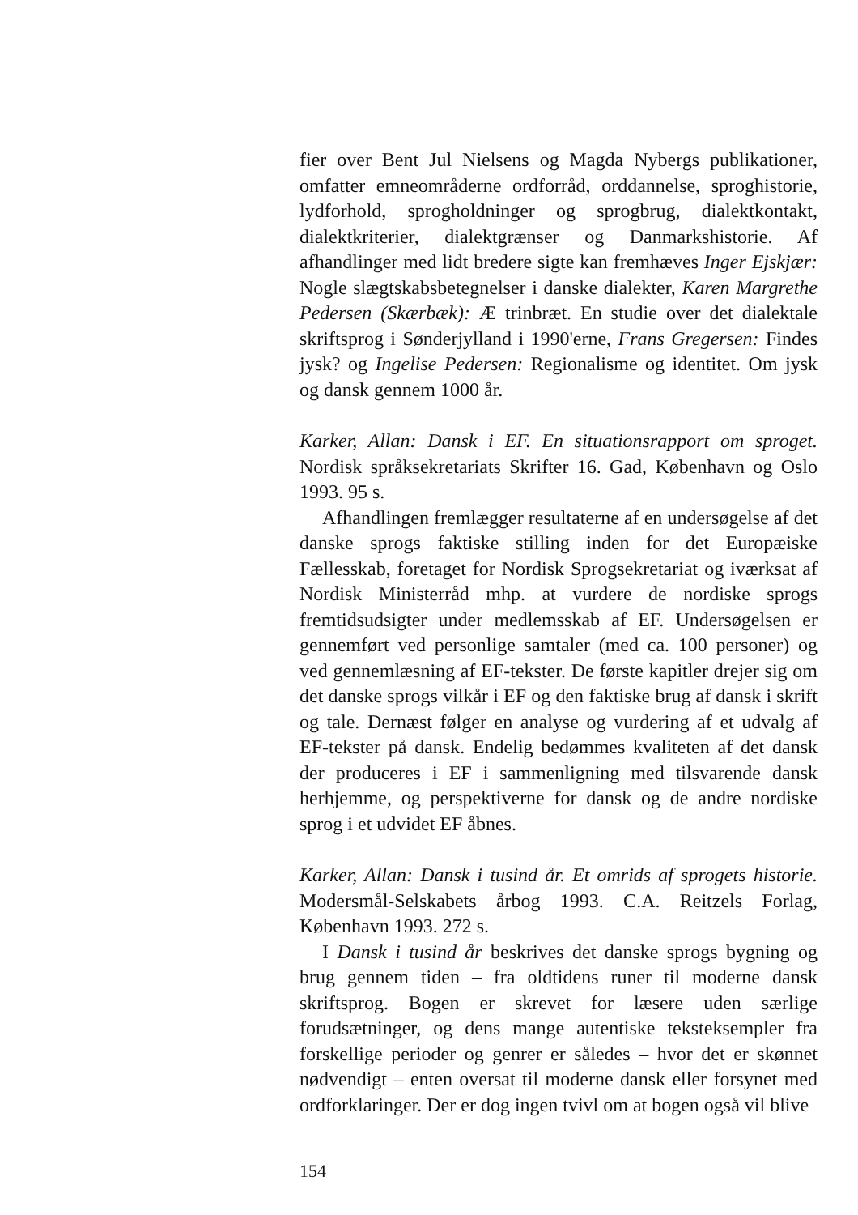fier over Bent Jul Nielsens og Magda Nybergs publikationer, omfatter emneområderne ordforråd, orddannelse, sproghistorie, lydforhold, sprogholdninger og sprogbrug, dialektkontakt, dialektkriterier, dialektgrænser og Danmarkshistorie. Af afhandlinger med lidt bredere sigte kan fremhæves Inger Ejskjær: Nogle slægtskabsbetegnelser i danske dialekter, Karen Margrethe Pedersen (Skærbæk): Æ trinbræt. En studie over det dialektale skriftsprog i Sønderjylland i 1990'erne, Frans Gregersen: Findes jysk? og Ingelise Pedersen: Regionalisme og identitet. Om jysk og dansk gennem 1000 år.
Karker, Allan: Dansk i EF. En situationsrapport om sproget. Nordisk språksekretariats Skrifter 16. Gad, København og Oslo 1993. 95 s.
Afhandlingen fremlægger resultaterne af en undersøgelse af det danske sprogs faktiske stilling inden for det Europæiske Fællesskab, foretaget for Nordisk Sprogsekretariat og iværksat af Nordisk Ministerråd mhp. at vurdere de nordiske sprogs fremtidsudsigter under medlemsskab af EF. Undersøgelsen er gennemført ved personlige samtaler (med ca. 100 personer) og ved gennemlæsning af EF-tekster. De første kapitler drejer sig om det danske sprogs vilkår i EF og den faktiske brug af dansk i skrift og tale. Dernæst følger en analyse og vurdering af et udvalg af EF-tekster på dansk. Endelig bedømmes kvaliteten af det dansk der produceres i EF i sammenligning med tilsvarende dansk herhjemme, og perspektiverne for dansk og de andre nordiske sprog i et udvidet EF åbnes.
Karker, Allan: Dansk i tusind år. Et omrids af sprogets historie. Modersmål-Selskabets årbog 1993. C.A. Reitzels Forlag, København 1993. 272 s.
I Dansk i tusind år beskrives det danske sprogs bygning og brug gennem tiden – fra oldtidens runer til moderne dansk skriftsprog. Bogen er skrevet for læsere uden særlige forudsætninger, og dens mange autentiske teksteksempler fra forskellige perioder og genrer er således – hvor det er skønnet nødvendigt – enten oversat til moderne dansk eller forsynet med ordforklaringer. Der er dog ingen tvivl om at bogen også vil blive
154